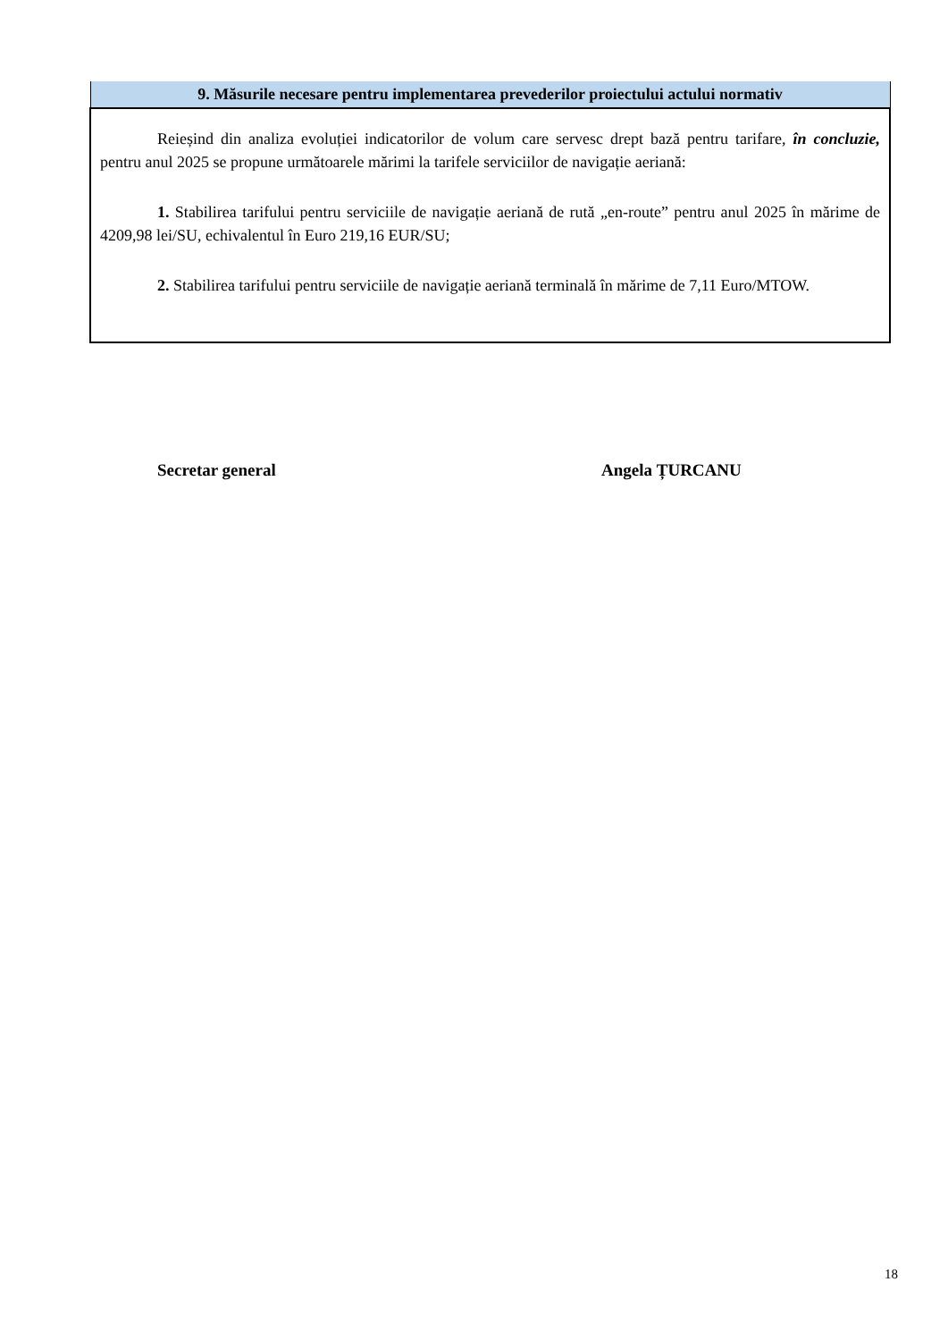| 9. Măsurile necesare pentru implementarea prevederilor proiectului actului normativ |
| --- |
| Reieșind din analiza evoluției indicatorilor de volum care servesc drept bază pentru tarifare, în concluzie, pentru anul 2025 se propune următoarele mărimi la tarifele serviciilor de navigație aeriană: 1. Stabilirea tarifului pentru serviciile de navigație aeriană de rută „en-route” pentru anul 2025 în mărime de 4209,98 lei/SU, echivalentul în Euro 219,16 EUR/SU; 2. Stabilirea tarifului pentru serviciile de navigație aeriană terminală în mărime de 7,11 Euro/MTOW. |
Secretar general Angela ȚURCANU
18